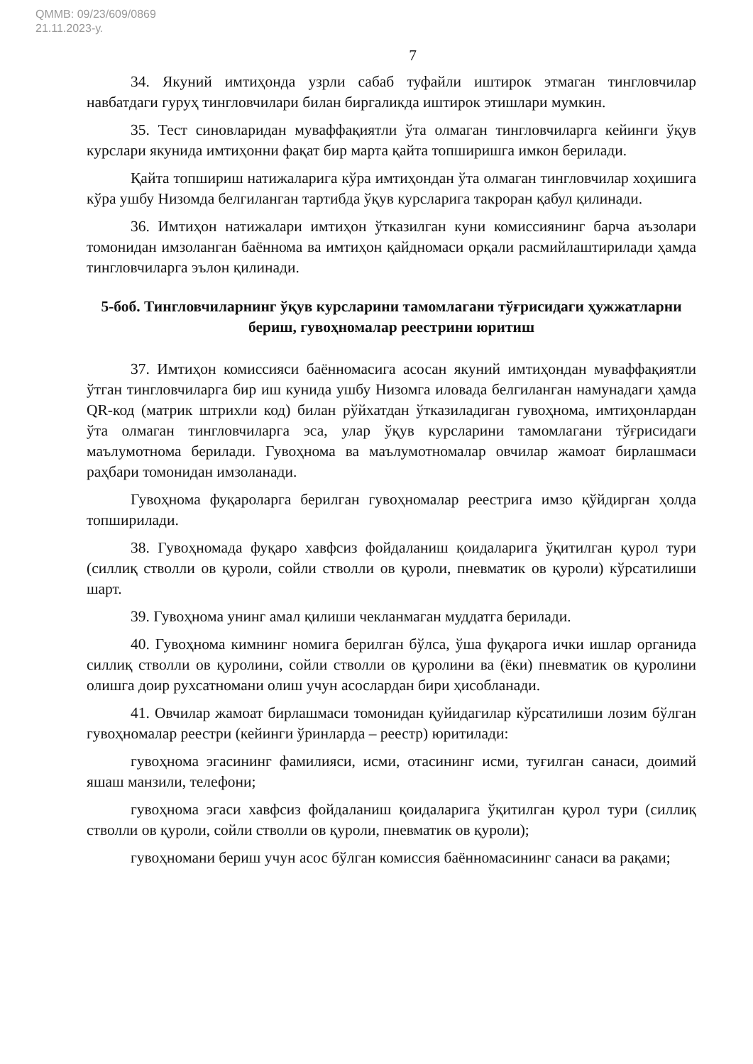QMMB: 09/23/609/0869
21.11.2023-у.
7
34. Якуний имтиҳонда узрли сабаб туфайли иштирок этмаган тингловчилар навбатдаги гуруҳ тингловчилари билан биргаликда иштирок этишлари мумкин.
35. Тест синовларидан муваффақиятли ўта олмаган тингловчиларга кейинги ўқув курслари якунида имтиҳонни фақат бир марта қайта топширишга имкон берилади.
Қайта топшириш натижаларига кўра имтиҳондан ўта олмаган тингловчилар хоҳишига кўра ушбу Низомда белгиланган тартибда ўқув курсларига такроран қабул қилинади.
36. Имтиҳон натижалари имтиҳон ўтказилган куни комиссиянинг барча аъзолари томонидан имзоланган баённома ва имтиҳон қайдномаси орқали расмийлаштирилади ҳамда тингловчиларга эълон қилинади.
5-боб. Тингловчиларнинг ўқув курсларини тамомлагани тўғрисидаги ҳужжатларни бериш, гувоҳномалар реестрини юритиш
37. Имтиҳон комиссияси баённомасига асосан якуний имтиҳондан муваффақиятли ўтган тингловчиларга бир иш кунида ушбу Низомга иловада белгиланган намунадаги ҳамда QR-код (матрик штрихли код) билан рўйхатдан ўтказиладиган гувоҳнома, имтиҳонлардан ўта олмаган тингловчиларга эса, улар ўқув курсларини тамомлагани тўғрисидаги маълумотнома берилади. Гувоҳнома ва маълумотномалар овчилар жамоат бирлашмаси раҳбари томонидан имзоланади.
Гувоҳнома фуқароларга берилган гувоҳномалар реестрига имзо қўйдирган ҳолда топширилади.
38. Гувоҳномада фуқаро хавфсиз фойдаланиш қоидаларига ўқитилган қурол тури (силлиқ стволли ов қуроли, сойли стволли ов қуроли, пневматик ов қуроли) кўрсатилиши шарт.
39. Гувоҳнома унинг амал қилиши чекланмаган муддатга берилади.
40. Гувоҳнома кимнинг номига берилган бўлса, ўша фуқарога ички ишлар органида силлиқ стволли ов қуролини, сойли стволли ов қуролини ва (ёки) пневматик ов қуролини олишга доир рухсатномани олиш учун асослардан бири ҳисобланади.
41. Овчилар жамоат бирлашмаси томонидан қуйидагилар кўрсатилиши лозим бўлган гувоҳномалар реестри (кейинги ўринларда – реестр) юритилади:
гувоҳнома эгасининг фамилияси, исми, отасининг исми, туғилган санаси, доимий яшаш манзили, телефони;
гувоҳнома эгаси хавфсиз фойдаланиш қоидаларига ўқитилган қурол тури (силлиқ стволли ов қуроли, сойли стволли ов қуроли, пневматик ов қуроли);
гувоҳномани бериш учун асос бўлган комиссия баённомасининг санаси ва рақами;